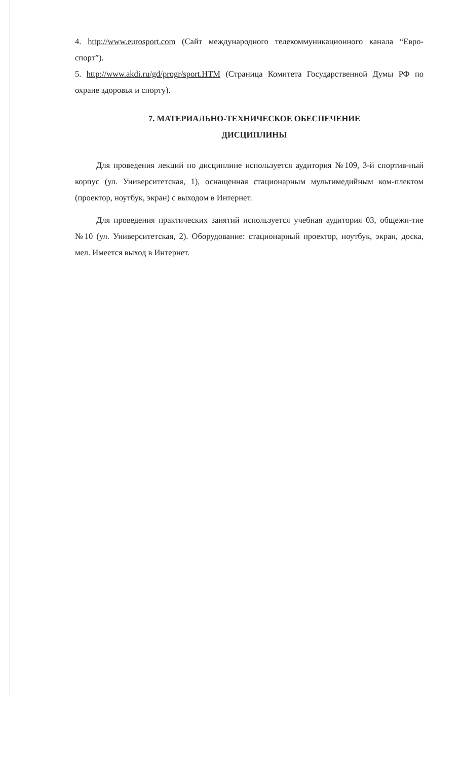4. http://www.eurosport.com (Сайт международного телекоммуникационного канала “Евро-спорт”).
5. http://www.akdi.ru/gd/progr/sport.HTM (Страница Комитета Государственной Думы РФ по охране здоровья и спорту).
7. МАТЕРИАЛЬНО-ТЕХНИЧЕСКОЕ ОБЕСПЕЧЕНИЕ
ДИСЦИПЛИНЫ
Для проведения лекций по дисциплине используется аудитория №109, 3-й спортив-ный корпус (ул. Университетская, 1), оснащенная стационарным мультимедийным ком-плектом (проектор, ноутбук, экран) с выходом в Интернет.
Для проведения практических занятий используется учебная аудитория 03, общежи-тие №10 (ул. Университетская, 2). Оборудование: стационарный проектор, ноутбук, экран, доска, мел. Имеется выход в Интернет.